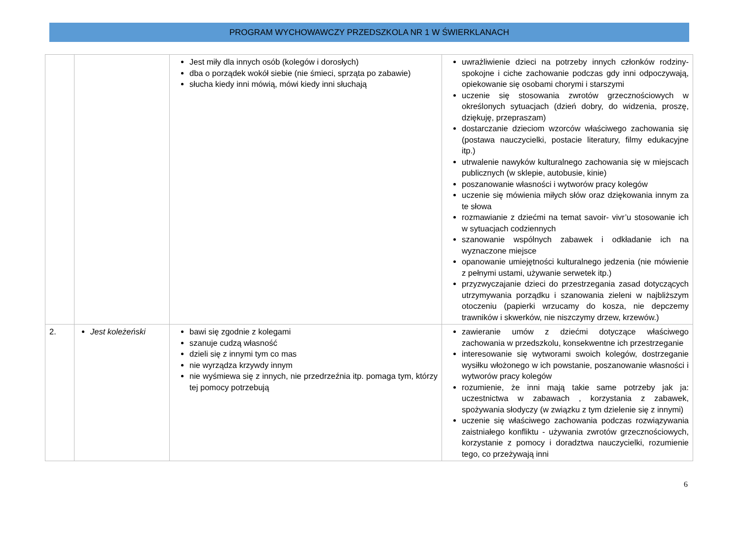PROGRAM WYCHOWAWCZY PRZEDSZKOLA NR 1 W ŚWIERKLANACH
| | | Jest miły dla innych osób (kolegów i dorosłych) dba o porządek wokół siebie (nie śmieci, sprząta po zabawie) słucha kiedy inni mówią, mówi kiedy inni słuchają | uwrażliwienie dzieci na potrzeby innych członków rodziny- spokojne i ciche zachowanie podczas gdy inni odpoczywają, opiekowanie się osobami chorymi i starszymi uczenie się stosowania zwrotów grzecznościowych w określonych sytuacjach (dzień dobry, do widzenia, proszę, dziękuję, przepraszam) dostarczanie dzieciom wzorców właściwego zachowania się (postawa nauczycielki, postacie literatury, filmy edukacyjne itp.) utrwalenie nawyków kulturalnego zachowania się w miejscach publicznych (w sklepie, autobusie, kinie) poszanowanie własności i wytworów pracy kolegów uczenie się mówienia miłych słów oraz dziękowania innym za te słowa rozmawianie z dziećmi na temat savoir- vivr’u stosowanie ich w sytuacjach codziennych szanowanie wspólnych zabawek i odkładanie ich na wyznaczone miejsce opanowanie umiejętności kulturalnego jedzenia (nie mówienie z pełnymi ustami, używanie serwetek itp.) przyzwyczajanie dzieci do przestrzegania zasad dotyczących utrzymywania porządku i szanowania zieleni w najbliższym otoczeniu (papierki wrzucamy do kosza, nie depczemy trawników i skwerków, nie niszczymy drzew, krzewów.) |
| 2. | Jest koleżeński | bawi się zgodnie z kolegami szanuje cudzą własność dzieli się z innymi tym co mas nie wyrządza krzywdy innym nie wyśmiewa się z innych, nie przedrzeźnia itp. pomaga tym, którzy tej pomocy potrzebują | zawieranie umów z dziećmi dotyczące właściwego zachowania w przedszkolu, konsekwentne ich przestrzeganie interesowanie się wytworami swoich kolegów, dostrzeganie wysiłku włożonego w ich powstanie, poszanowanie własności i wytworów pracy kolegów rozumienie, że inni mają takie same potrzeby jak ja: uczestnictwa w zabawach , korzystania z zabawek, spożywania słodyczy (w związku z tym dzielenie się z innymi) uczenie się właściwego zachowania podczas rozwiązywania zaistniałego konfliktu - używania zwrotów grzecznościowych, korzystanie z pomocy i doradztwa nauczycielki, rozumienie tego, co przeżywają inni |
6